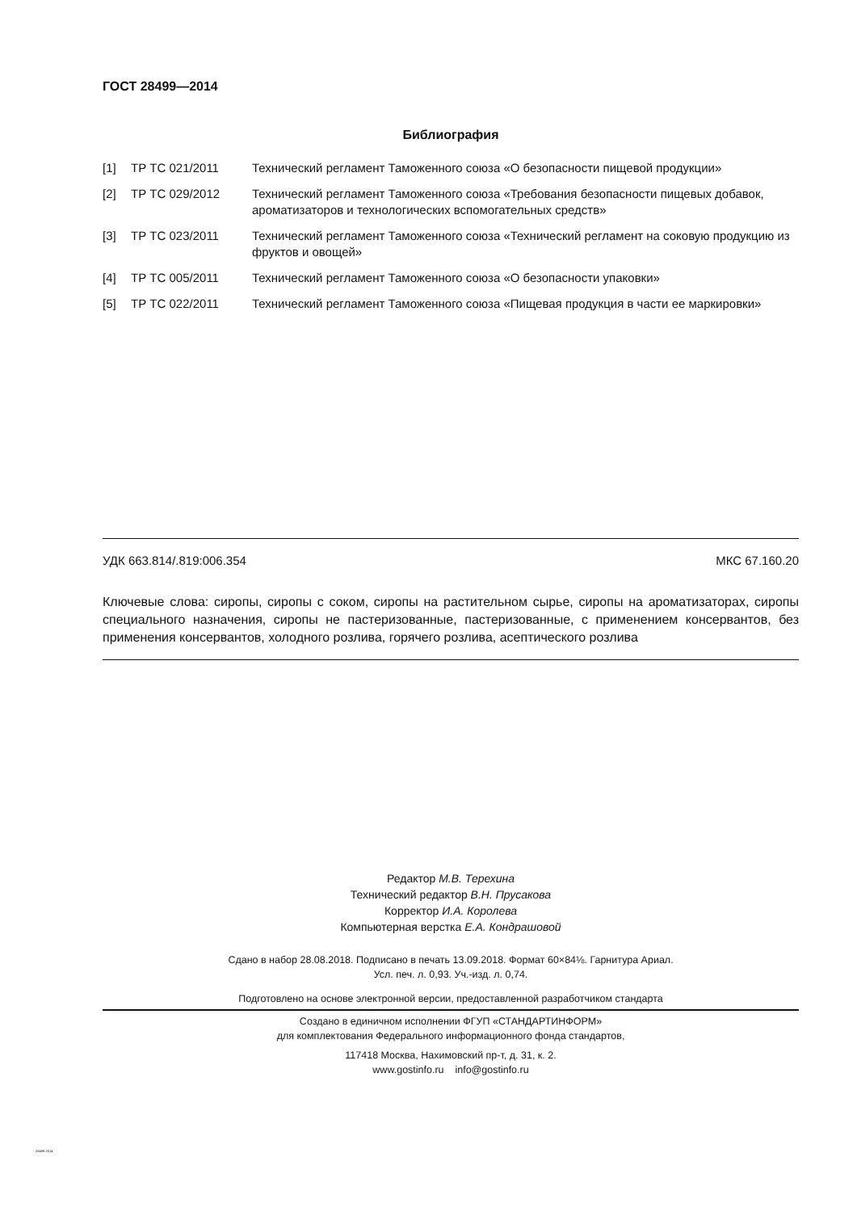ГОСТ 28499—2014
Библиография
| [1] | ТР ТС 021/2011 | Технический регламент Таможенного союза «О безопасности пищевой продукции» |
| [2] | ТР ТС 029/2012 | Технический регламент Таможенного союза «Требования безопасности пищевых добавок, ароматизаторов и технологических вспомогательных средств» |
| [3] | ТР ТС 023/2011 | Технический регламент Таможенного союза «Технический регламент на соковую продукцию из фруктов и овощей» |
| [4] | ТР ТС 005/2011 | Технический регламент Таможенного союза «О безопасности упаковки» |
| [5] | ТР ТС 022/2011 | Технический регламент Таможенного союза «Пищевая продукция в части ее маркировки» |
УДК 663.814/.819:006.354 МКС 67.160.20
Ключевые слова: сиропы, сиропы с соком, сиропы на растительном сырье, сиропы на ароматизаторах, сиропы специального назначения, сиропы не пастеризованные, пастеризованные, с применением консервантов, без применения консервантов, холодного розлива, горячего розлива, асептического розлива
Редактор М.В. Терехина
Технический редактор В.Н. Прусакова
Корректор И.А. Королева
Компьютерная верстка Е.А. Кондрашовой
Сдано в набор 28.08.2018. Подписано в печать 13.09.2018. Формат 60×84⅛. Гарнитура Ариал.
Усл. печ. л. 0,93. Уч.-изд. л. 0,74.
Подготовлено на основе электронной версии, предоставленной разработчиком стандарта
Создано в единичном исполнении ФГУП «СТАНДАРТИНФОРМ»
для комплектования Федерального информационного фонда стандартов,
117418 Москва, Нахимовский пр-т, д. 31, к. 2.
www.gostinfo.ru info@gostinfo.ru
28499-2014